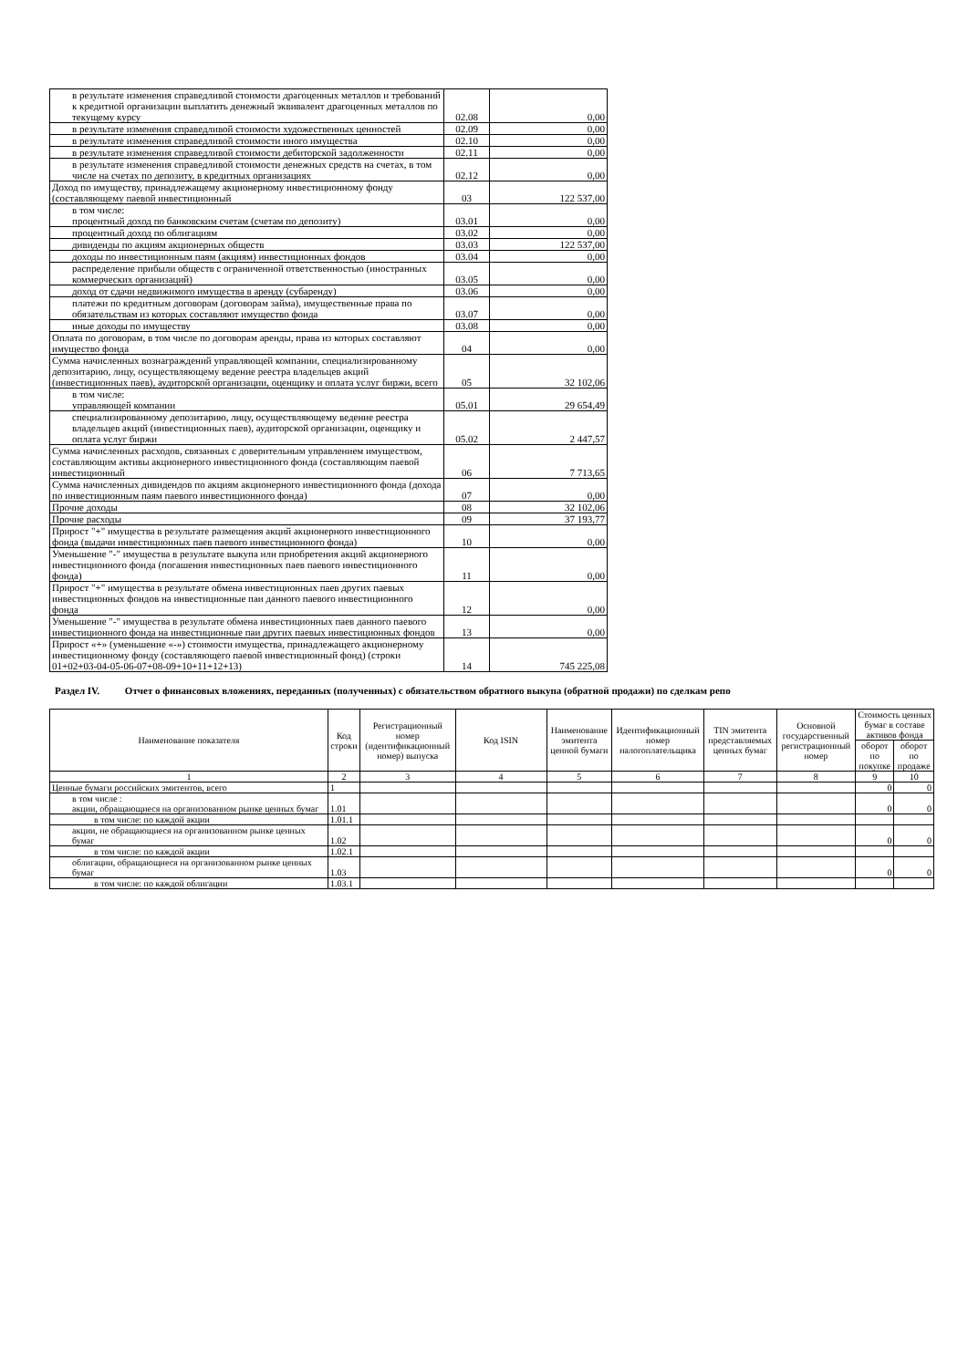| в результате изменения справедливой стоимости драгоценных металлов и требований к кредитной организации выплатить денежный эквивалент драгоценных металлов по текущему курсу | 02.08 | 0,00 |
| в результате изменения справедливой стоимости художественных ценностей | 02.09 | 0,00 |
| в результате изменения справедливой стоимости иного имущества | 02.10 | 0,00 |
| в результате изменения справедливой стоимости дебиторской задолженности | 02.11 | 0,00 |
| в результате изменения справедливой стоимости денежных средств на счетах, в том числе на счетах по депозиту, в кредитных организациях | 02.12 | 0,00 |
| Доход по имуществу, принадлежащему акционерному инвестиционному фонду (составляющему паевой инвестиционный | 03 | 122 537,00 |
| в том числе: процентный доход по банковским счетам (счетам по депозиту) | 03.01 | 0,00 |
| процентный доход по облигациям | 03.02 | 0,00 |
| дивиденды по акциям акционерных обществ | 03.03 | 122 537,00 |
| доходы по инвестиционным паям (акциям) инвестиционных фондов | 03.04 | 0,00 |
| распределение прибыли обществ с ограниченной ответственностью (иностранных коммерческих организаций) | 03.05 | 0,00 |
| доход от сдачи недвижимого имущества в аренду (субаренду) | 03.06 | 0,00 |
| платежи по кредитным договорам (договорам займа), имущественные права по обязательствам из которых составляют имущество фонда | 03.07 | 0,00 |
| иные доходы по имуществу | 03.08 | 0,00 |
| Оплата по договорам, в том числе по договорам аренды, права из которых составляют имущество фонда | 04 | 0,00 |
| Сумма начисленных вознаграждений управляющей компании, специализированному депозитарию, лицу, осуществляющему ведение реестра владельцев акций (инвестиционных паев), аудиторской организации, оценщику и оплата услуг биржи, всего | 05 | 32 102,06 |
| в том числе: управляющей компании | 05.01 | 29 654,49 |
| специализированному депозитарию, лицу, осуществляющему ведение реестра владельцев акций (инвестиционных паев), аудиторской организации, оценщику и оплата услуг биржи | 05.02 | 2 447,57 |
| Сумма начисленных расходов, связанных с доверительным управлением имуществом, составляющим активы акционерного инвестиционного фонда (составляющим паевой инвестиционный | 06 | 7 713,65 |
| Сумма начисленных дивидендов по акциям акционерного инвестиционного фонда (дохода по инвестиционным паям паевого инвестиционного фонда) | 07 | 0,00 |
| Прочие доходы | 08 | 32 102,06 |
| Прочие расходы | 09 | 37 193,77 |
| Прирост "+" имущества в результате размещения акций акционерного инвестиционного фонда (выдачи инвестиционных паев паевого инвестиционного фонда) | 10 | 0,00 |
| Уменьшение "-" имущества в результате выкупа или приобретения акций акционерного инвестиционного фонда (погашения инвестиционных паев паевого инвестиционного фонда) | 11 | 0,00 |
| Прирост "+" имущества в результате обмена инвестиционных паев других паевых инвестиционных фондов на инвестиционные паи данного паевого инвестиционного фонда | 12 | 0,00 |
| Уменьшение "-" имущества в результате обмена инвестиционных паев данного паевого инвестиционного фонда на инвестиционные паи других паевых инвестиционных фондов | 13 | 0,00 |
| Прирост «+» (уменьшение «-») стоимости имущества, принадлежащего акционерному инвестиционному фонду (составляющего паевой инвестиционный фонд) (строки 01+02+03-04-05-06-07+08-09+10+11+12+13) | 14 | 745 225,08 |
Раздел IV. Отчет о финансовых вложениях, переданных (полученных) с обязательством обратного выкупа (обратной продажи) по сделкам репо
| Наименование показателя | Код строки | Регистрационный номер (идентификационный номер) выпуска | Код ISIN | Наименование эмитента ценной бумаги | Идентификационный номер налогоплательщика | TIN эмитента представляемых ценных бумаг | Основной государственный регистрационный номер | Стоимость ценных бумаг в составе активов фонда | |
| --- | --- | --- | --- | --- | --- | --- | --- | --- | --- |
| | | | | | | | | оборот по покупке | оборот по продаже |
| 1 | 2 | 3 | 4 | 5 | 6 | 7 | 8 | 9 | 10 |
| Ценные бумаги российских эмитентов, всего | 1 | | | | | | | 0 | 0 |
| в том числе : акции, обращающиеся на организованном рынке ценных бумаг | 1.01 | | | | | | | 0 | 0 |
| в том числе: по каждой акции | 1.01.1 | | | | | | | | |
| акции, не обращающиеся на организованном рынке ценных бумаг | 1.02 | | | | | | | 0 | 0 |
| в том числе: по каждой акции | 1.02.1 | | | | | | | | |
| облигации, обращающиеся на организованном рынке ценных бумаг | 1.03 | | | | | | | 0 | 0 |
| в том числе: по каждой облигации | 1.03.1 | | | | | | | | |